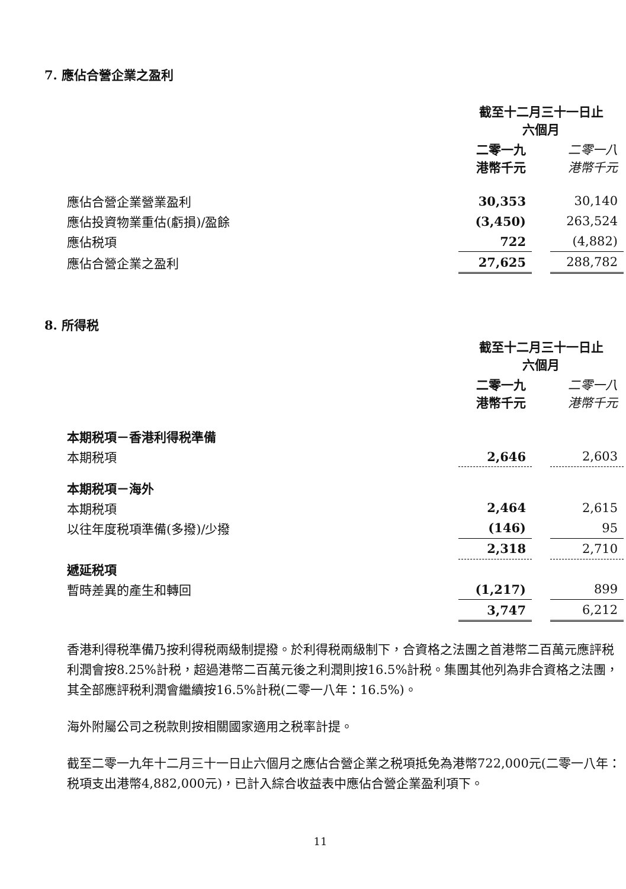7. 應佔合營企業之盈利
| | 截至十二月三十一日止 六個月 | | |
| | 二零一九 港幣千元 | | 二零一八 港幣千元 |
| 應佔合營企業營業盈利 | 30,353 | | 30,140 |
| 應佔投資物業重估(虧損)/盈餘 | (3,450) | | 263,524 |
| 應佔税項 | 722 | | (4,882) |
| 應佔合營企業之盈利 | 27,625 | | 288,782 |
8. 所得税
| | 截至十二月三十一日止 六個月 | | |
| | 二零一九 港幣千元 | | 二零一八 港幣千元 |
| 本期税項－香港利得税準備 | | | |
| 本期税項 | 2,646 | | 2,603 |
| 本期税項－海外 | | | |
| 本期税項 | 2,464 | | 2,615 |
| 以往年度税項準備(多撥)/少撥 | (146) | | 95 |
| | 2,318 | | 2,710 |
| 遞延税項 | | | |
| 暫時差異的產生和轉回 | (1,217) | | 899 |
| | 3,747 | | 6,212 |
香港利得税準備乃按利得税兩級制提撥。於利得税兩級制下，合資格之法團之首港幣二百萬元應評税利潤會按8.25%計税，超過港幣二百萬元後之利潤則按16.5%計税。集團其他列為非合資格之法團，其全部應評税利潤會繼續按16.5%計税(二零一八年：16.5%)。
海外附屬公司之税款則按相關國家適用之税率計提。
截至二零一九年十二月三十一日止六個月之應佔合營企業之税項抵免為港幣722,000元(二零一八年：税項支出港幣4,882,000元)，已計入綜合收益表中應佔合營企業盈利項下。
11